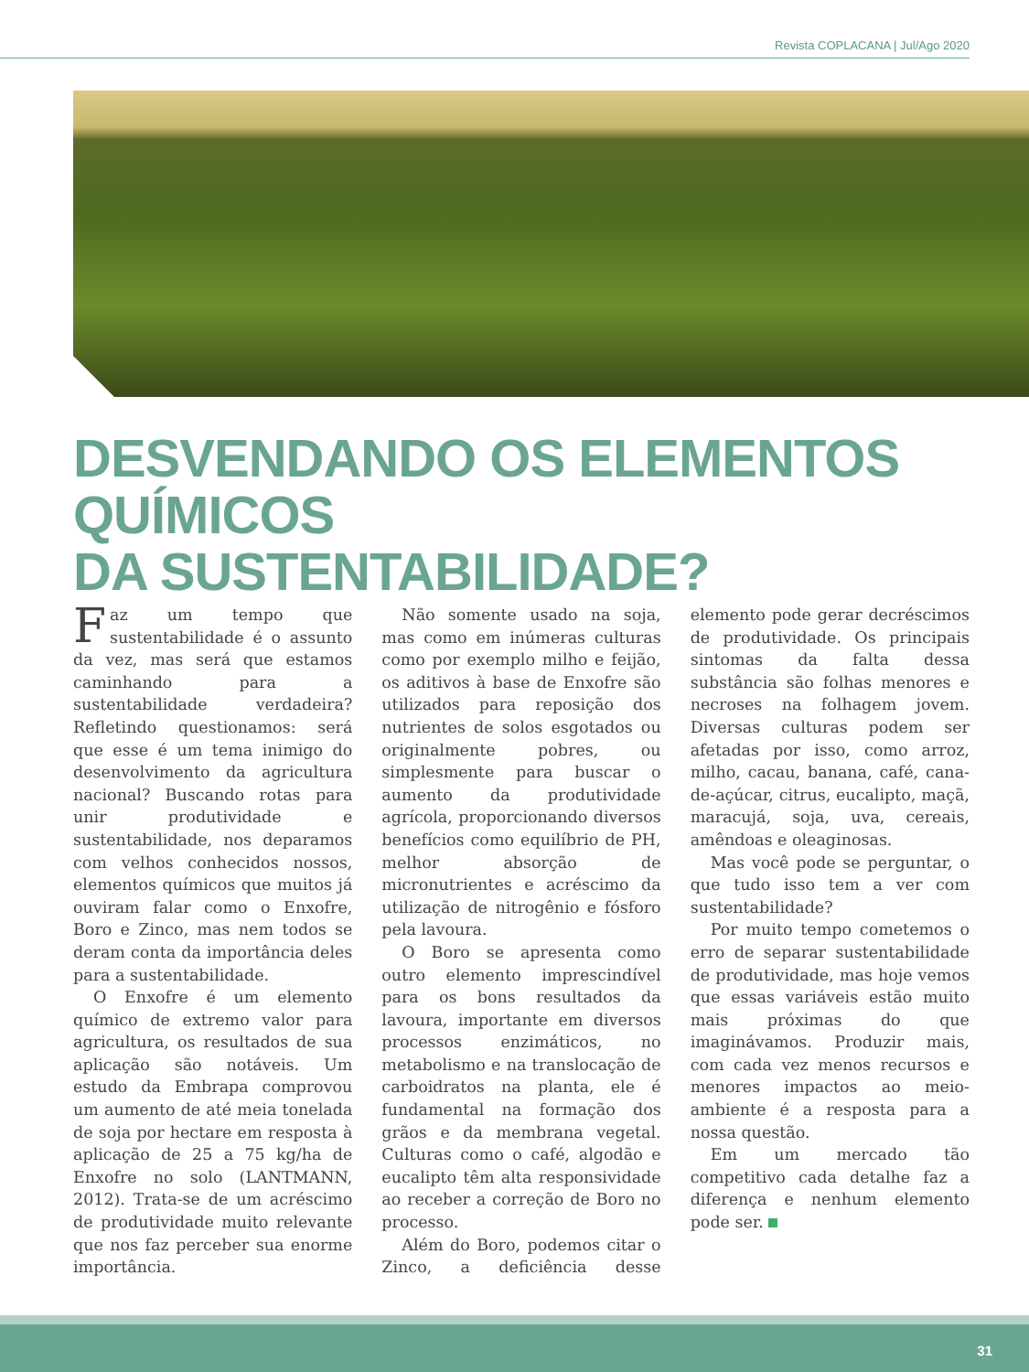Revista COPLACANA | Jul/Ago 2020
DESVENDANDO OS ELEMENTOS QUÍMICOS
DA SUSTENTABILIDADE?
Faz um tempo que sustentabilidade é o assunto da vez, mas será que estamos caminhando para a sustentabilidade verdadeira? Refletindo questionamos: será que esse é um tema inimigo do desenvolvimento da agricultura nacional? Buscando rotas para unir produtividade e sustentabilidade, nos deparamos com velhos conhecidos nossos, elementos químicos que muitos já ouviram falar como o Enxofre, Boro e Zinco, mas nem todos se deram conta da importância deles para a sustentabilidade.
O Enxofre é um elemento químico de extremo valor para agricultura, os resultados de sua aplicação são notáveis. Um estudo da Embrapa comprovou um aumento de até meia tonelada de soja por hectare em resposta à aplicação de 25 a 75 kg/ha de Enxofre no solo (LANTMANN, 2012). Trata-se de um acréscimo de produtividade muito relevante que nos faz perceber sua enorme importância.
Não somente usado na soja, mas como em inúmeras culturas como por exemplo milho e feijão, os aditivos à base de Enxofre são utilizados para reposição dos nutrientes de solos esgotados ou originalmente pobres, ou simplesmente para buscar o aumento da produtividade agrícola, proporcionando diversos benefícios como equilíbrio de PH, melhor absorção de micronutrientes e acréscimo da utilização de nitrogênio e fósforo pela lavoura.
O Boro se apresenta como outro elemento imprescindível para os bons resultados da lavoura, importante em diversos processos enzimáticos, no metabolismo e na translocação de carboidratos na planta, ele é fundamental na formação dos grãos e da membrana vegetal. Culturas como o café, algodão e eucalipto têm alta responsividade ao receber a correção de Boro no processo.
Além do Boro, podemos citar o Zinco, a deficiência desse elemento pode gerar decréscimos de produtividade. Os principais sintomas da falta dessa substância são folhas menores e necroses na folhagem jovem. Diversas culturas podem ser afetadas por isso, como arroz, milho, cacau, banana, café, cana-de-açúcar, citrus, eucalipto, maçã, maracujá, soja, uva, cereais, amêndoas e oleaginosas.
Mas você pode se perguntar, o que tudo isso tem a ver com sustentabilidade?
Por muito tempo cometemos o erro de separar sustentabilidade de produtividade, mas hoje vemos que essas variáveis estão muito mais próximas do que imaginávamos. Produzir mais, com cada vez menos recursos e menores impactos ao meio-ambiente é a resposta para a nossa questão.
Em um mercado tão competitivo cada detalhe faz a diferença e nenhum elemento pode ser.
31